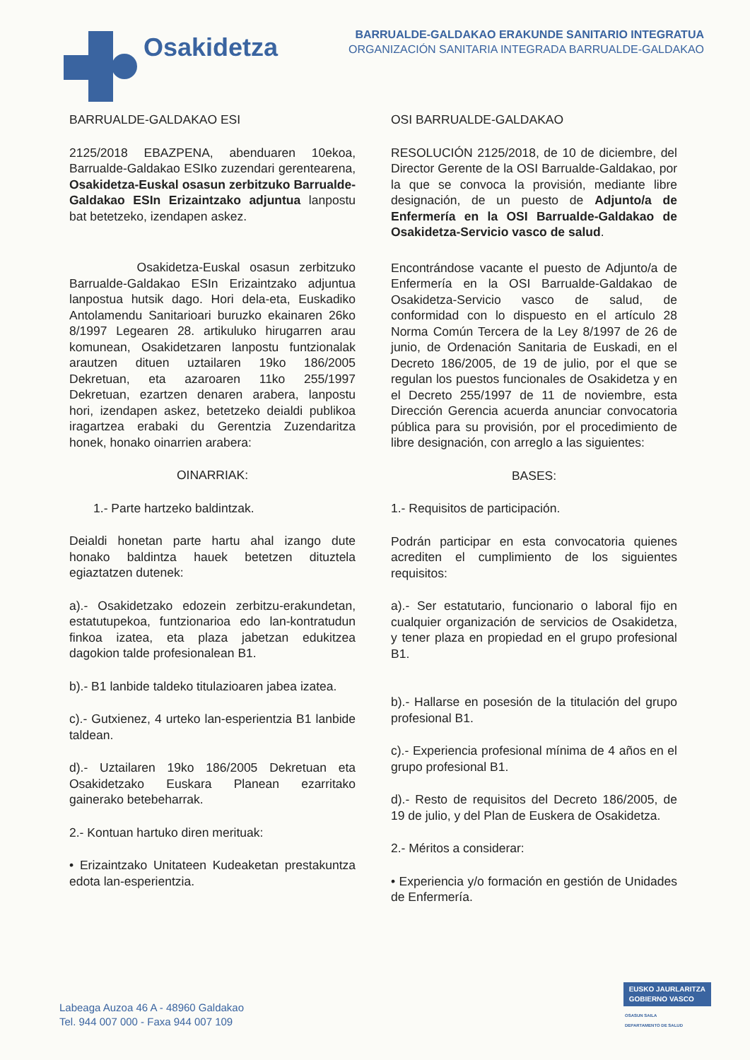Osakidetza
BARRUALDE-GALDAKAO ERAKUNDE SANITARIO INTEGRATUA
ORGANIZACIÓN SANITARIA INTEGRADA BARRUALDE-GALDAKAO
BARRUALDE-GALDAKAO ESI
2125/2018 EBAZPENA, abenduaren 10ekoa, Barrualde-Galdakao ESIko zuzendari gerentearena, Osakidetza-Euskal osasun zerbitzuko Barrualde-Galdakao ESIn Erizaintzako adjuntua lanpostu bat betetzeko, izendapen askez.
Osakidetza-Euskal osasun zerbitzuko Barrualde-Galdakao ESIn Erizaintzako adjuntua lanpostua hutsik dago. Hori dela-eta, Euskadiko Antolamendu Sanitarioari buruzko ekainaren 26ko 8/1997 Legearen 28. artikuluko hirugarren arau komunean, Osakidetzaren lanpostu funtzionalak arautzen dituen uztailaren 19ko 186/2005 Dekretuan, eta azaroaren 11ko 255/1997 Dekretuan, ezartzen denaren arabera, lanpostu hori, izendapen askez, betetzeko deialdi publikoa iragartzea erabaki du Gerentzia Zuzendaritza honek, honako oinarrien arabera:
OINARRIAK:
1.- Parte hartzeko baldintzak.
Deialdi honetan parte hartu ahal izango dute honako baldintza hauek betetzen dituztela egiaztatzen dutenek:
a).- Osakidetzako edozein zerbitzu-erakundetan, estatutupekoa, funtzionarioa edo lan-kontratudun finkoa izatea, eta plaza jabetzan edukitzea dagokion talde profesionalean B1.
b).- B1 lanbide taldeko titulazioaren jabea izatea.
c).- Gutxienez, 4 urteko lan-esperientzia B1 lanbide taldean.
d).- Uztailaren 19ko 186/2005 Dekretuan eta Osakidetzako Euskara Planean ezarritako gainerako betebeharrak.
2.- Kontuan hartuko diren merituak:
• Erizaintzako Unitateen Kudeaketan prestakuntza edota lan-esperientzia.
OSI BARRUALDE-GALDAKAO
RESOLUCIÓN 2125/2018, de 10 de diciembre, del Director Gerente de la OSI Barrualde-Galdakao, por la que se convoca la provisión, mediante libre designación, de un puesto de Adjunto/a de Enfermería en la OSI Barrualde-Galdakao de Osakidetza-Servicio vasco de salud.
Encontrándose vacante el puesto de Adjunto/a de Enfermería en la OSI Barrualde-Galdakao de Osakidetza-Servicio vasco de salud, de conformidad con lo dispuesto en el artículo 28 Norma Común Tercera de la Ley 8/1997 de 26 de junio, de Ordenación Sanitaria de Euskadi, en el Decreto 186/2005, de 19 de julio, por el que se regulan los puestos funcionales de Osakidetza y en el Decreto 255/1997 de 11 de noviembre, esta Dirección Gerencia acuerda anunciar convocatoria pública para su provisión, por el procedimiento de libre designación, con arreglo a las siguientes:
BASES:
1.- Requisitos de participación.
Podrán participar en esta convocatoria quienes acrediten el cumplimiento de los siguientes requisitos:
a).- Ser estatutario, funcionario o laboral fijo en cualquier organización de servicios de Osakidetza, y tener plaza en propiedad en el grupo profesional B1.
b).- Hallarse en posesión de la titulación del grupo profesional B1.
c).- Experiencia profesional mínima de 4 años en el grupo profesional B1.
d).- Resto de requisitos del Decreto 186/2005, de 19 de julio, y del Plan de Euskera de Osakidetza.
2.- Méritos a considerar:
• Experiencia y/o formación en gestión de Unidades de Enfermería.
Labeaga Auzoa 46 A - 48960 Galdakao
Tel. 944 007 000 - Faxa 944 007 109
EUSKO JAURLARITZA
GOBIERNO VASCO
OSASUN SAILA
DEPARTAMENTO DE SALUD